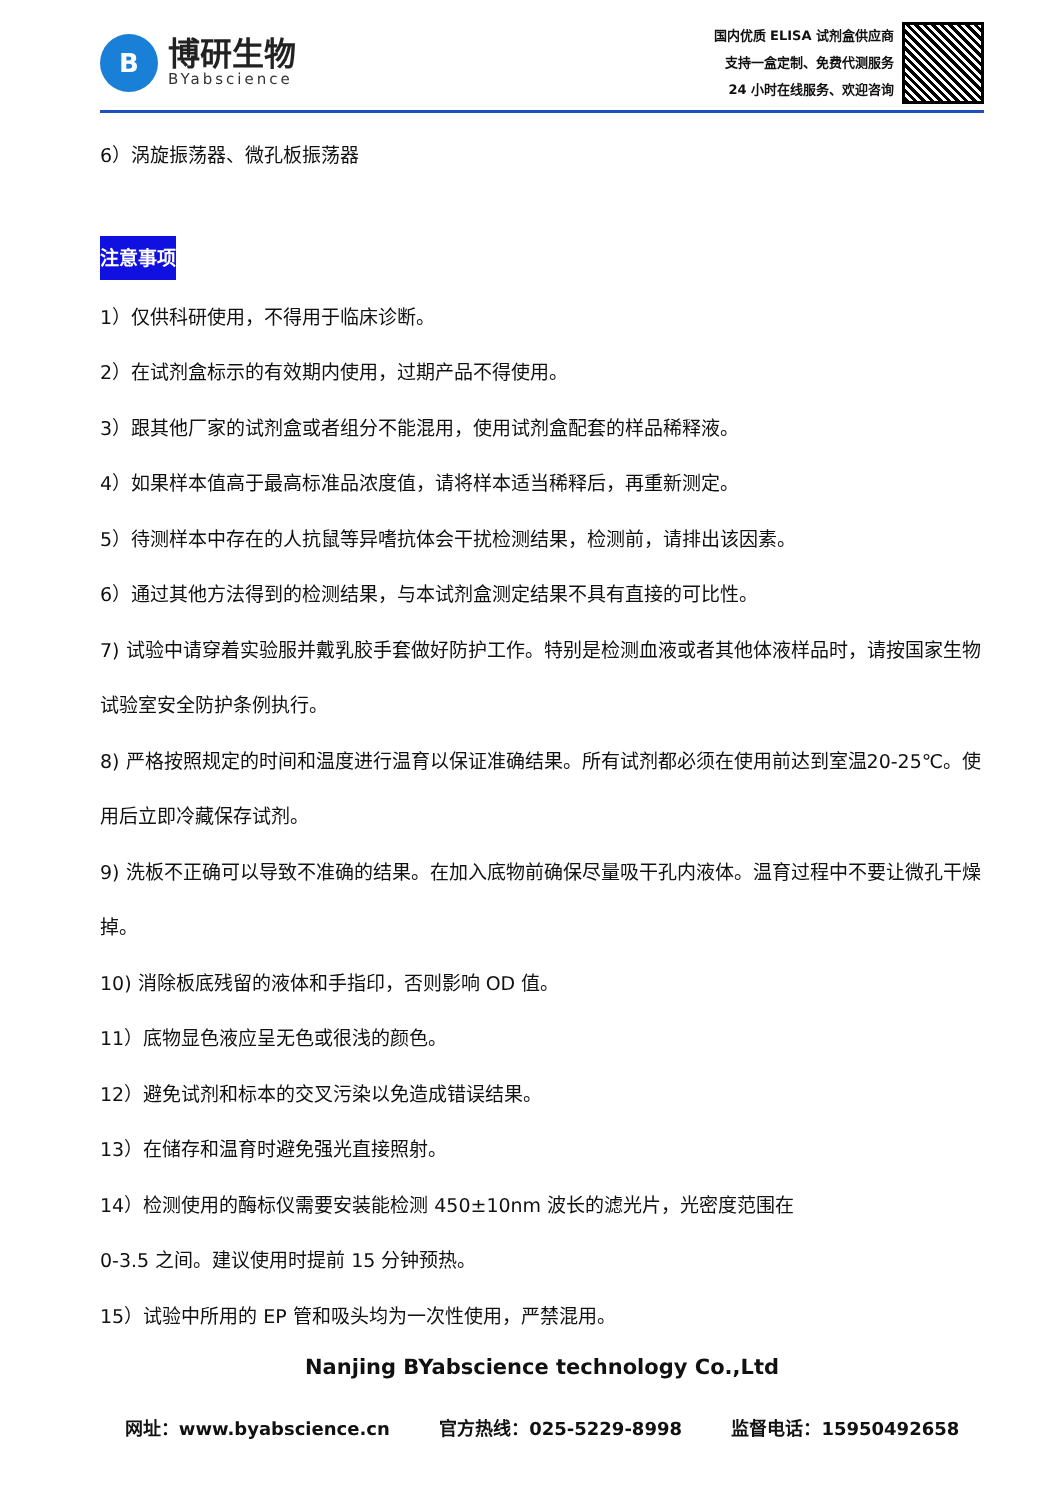B
博研生物
BYabscience
国内优质 ELISA 试剂盒供应商
支持一盒定制、免费代测服务
24 小时在线服务、欢迎咨询
6）涡旋振荡器、微孔板振荡器
注意事项
1）仅供科研使用，不得用于临床诊断。
2）在试剂盒标示的有效期内使用，过期产品不得使用。
3）跟其他厂家的试剂盒或者组分不能混用，使用试剂盒配套的样品稀释液。
4）如果样本值高于最高标准品浓度值，请将样本适当稀释后，再重新测定。
5）待测样本中存在的人抗鼠等异嗜抗体会干扰检测结果，检测前，请排出该因素。
6）通过其他方法得到的检测结果，与本试剂盒测定结果不具有直接的可比性。
7) 试验中请穿着实验服并戴乳胶手套做好防护工作。特别是检测血液或者其他体液样品时，请按国家生物试验室安全防护条例执行。
8) 严格按照规定的时间和温度进行温育以保证准确结果。所有试剂都必须在使用前达到室温20-25℃。使用后立即冷藏保存试剂。
9) 洗板不正确可以导致不准确的结果。在加入底物前确保尽量吸干孔内液体。温育过程中不要让微孔干燥掉。
10) 消除板底残留的液体和手指印，否则影响 OD 值。
11）底物显色液应呈无色或很浅的颜色。
12）避免试剂和标本的交叉污染以免造成错误结果。
13）在储存和温育时避免强光直接照射。
14）检测使用的酶标仪需要安装能检测 450±10nm 波长的滤光片，光密度范围在
0-3.5 之间。建议使用时提前 15 分钟预热。
15）试验中所用的 EP 管和吸头均为一次性使用，严禁混用。
Nanjing BYabscience technology Co.,Ltd
网址：www.byabscience.cn 官方热线：025-5229-8998 监督电话：15950492658